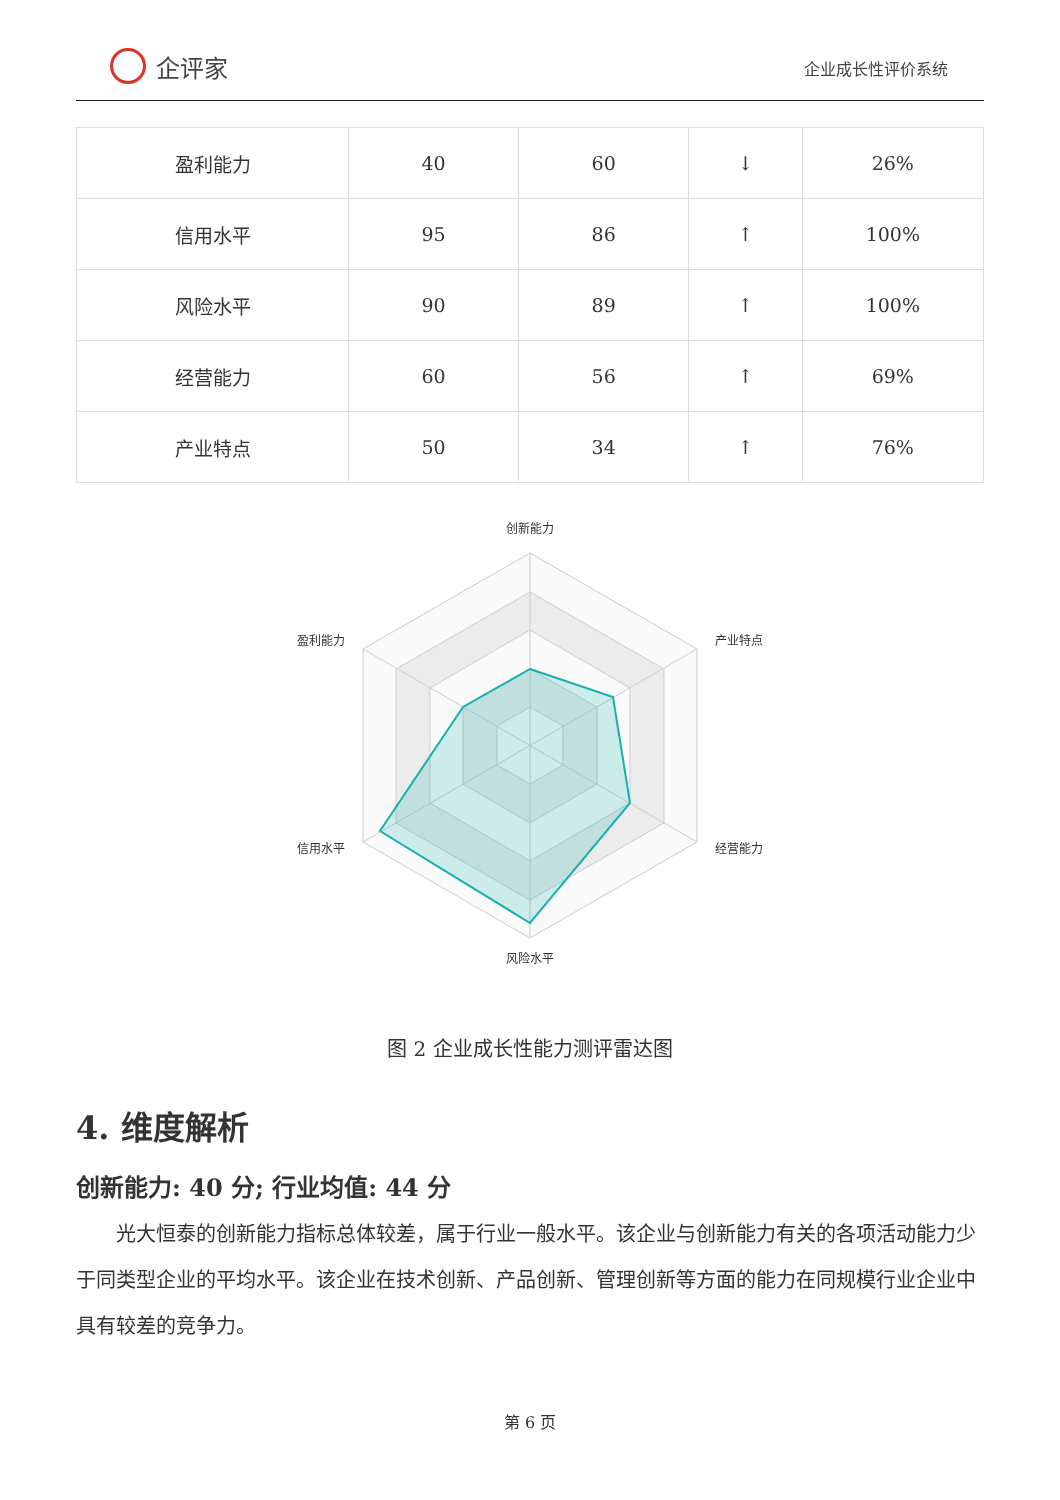企评家
企业成长性评价系统
| 盈利能力 | 40 | 60 | ↓ | 26% |
| 信用水平 | 95 | 86 | ↑ | 100% |
| 风险水平 | 90 | 89 | ↑ | 100% |
| 经营能力 | 60 | 56 | ↑ | 69% |
| 产业特点 | 50 | 34 | ↑ | 76% |
创新能力
盈利能力
产业特点
信用水平
经营能力
风险水平
图 2 企业成长性能力测评雷达图
4. 维度解析
创新能力: 40 分; 行业均值: 44 分
光大恒泰的创新能力指标总体较差，属于行业一般水平。该企业与创新能力有关的各项活动能力少于同类型企业的平均水平。该企业在技术创新、产品创新、管理创新等方面的能力在同规模行业企业中具有较差的竞争力。
第 6 页